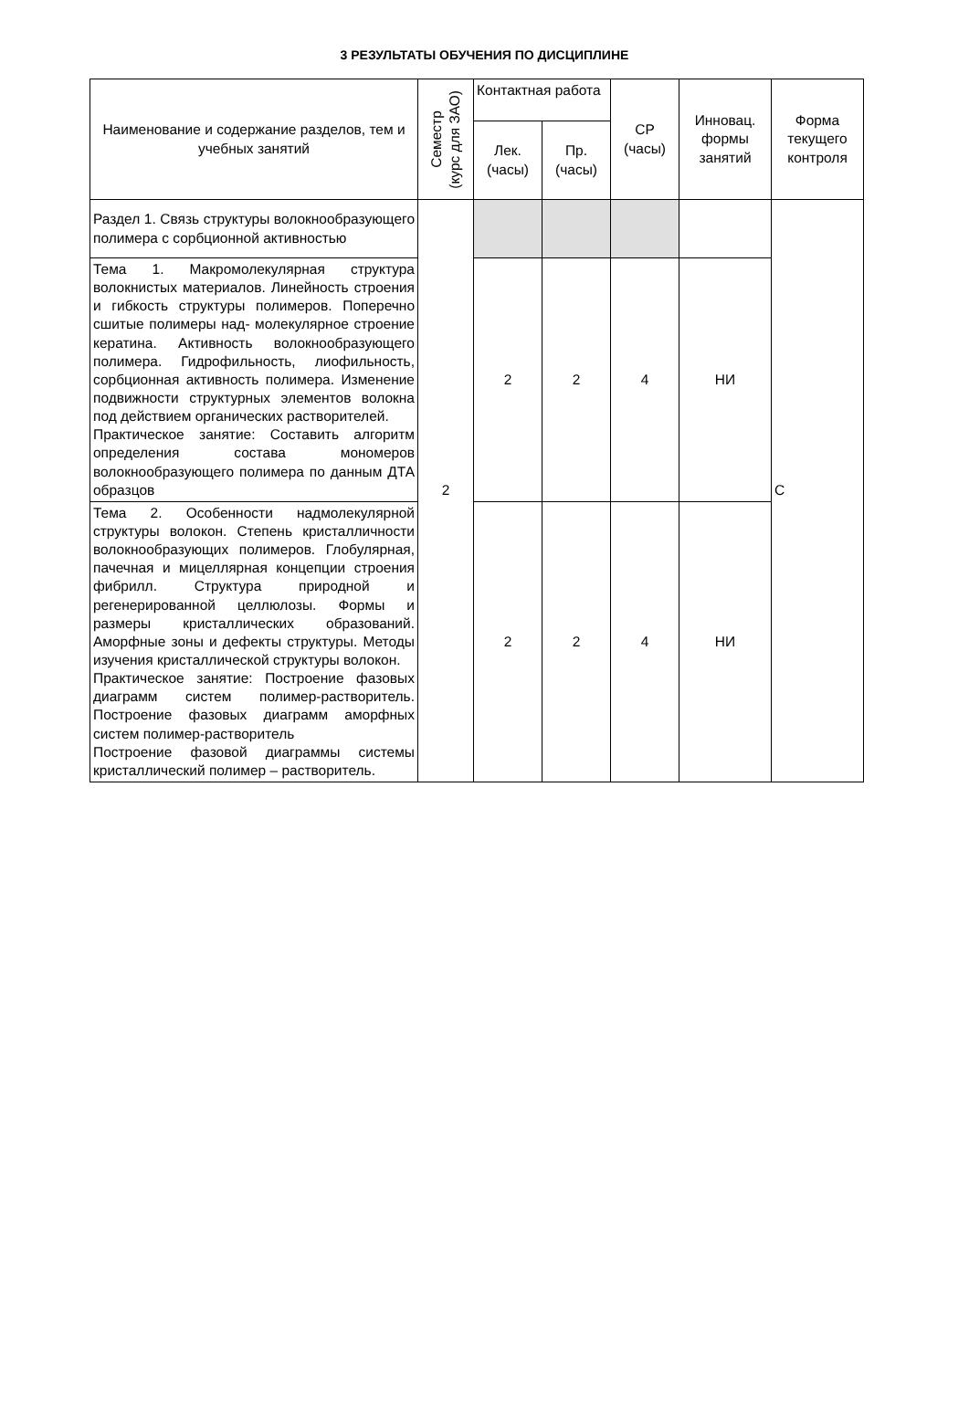3 РЕЗУЛЬТАТЫ ОБУЧЕНИЯ ПО ДИСЦИПЛИНЕ
| Наименование и содержание разделов, тем и учебных занятий | Семестр (курс для ЗАО) | Контактная работа | | СР (часы) | Инновац. формы занятий | Форма текущего контроля |
| --- | --- | --- | --- | --- | --- | --- |
| | | Лек. (часы) | Пр. (часы) | | | |
| Раздел 1. Связь структуры волокнообразующего полимера с сорбционной активностью | 2 | | | | | С |
| Тема 1. Макромолекулярная структура волокнистых материалов. Линейность строения и гибкость структуры полимеров. Поперечно сшитые полимеры над- молекулярное строение кератина. Активность волокнообразующего полимера. Гидрофильность, лиофильность, сорбционная активность полимера. Изменение подвижности структурных элементов волокна под действием органических растворителей. Практическое занятие: Составить алгоритм определения состава мономеров волокнообразующего полимера по данным ДТА образцов | | 2 | 2 | 4 | НИ | |
| Тема 2. Особенности надмолекулярной структуры волокон. Степень кристалличности волокнообразующих полимеров. Глобулярная, пачечная и мицеллярная концепции строения фибрилл. Структура природной и регенерированной целлюлозы. Формы и размеры кристаллических образований. Аморфные зоны и дефекты структуры. Методы изучения кристаллической структуры волокон. Практическое занятие: Построение фазовых диаграмм систем полимер-растворитель. Построение фазовых диаграмм аморфных систем полимер-растворитель Построение фазовой диаграммы системы кристаллический полимер – растворитель. | | 2 | 2 | 4 | НИ | |